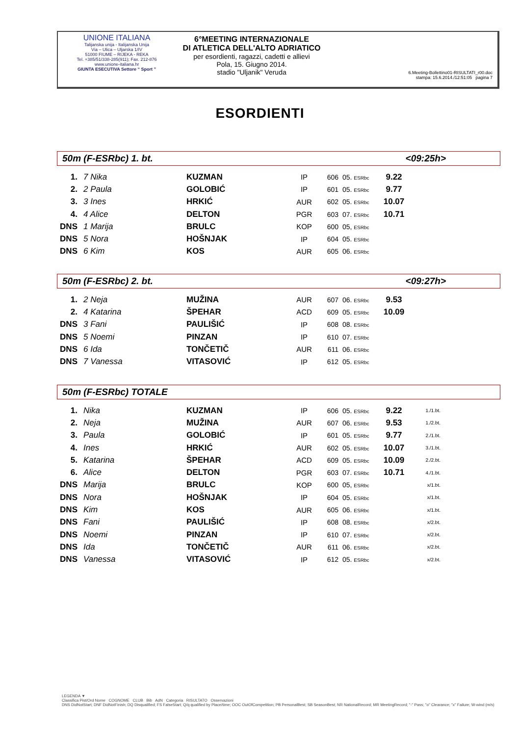UNIONE ITALIANA
Talijanska unija - Italijanska Unija
Via – Ulica – Uljarska 1/IV
51000 FIUME – RIJEKA - REKA
Tel. +385/51/338-285(911); Fax. 212-876
www.unione-italiana.hr
GIUNTA ESECUTIVA Settore “ Sport ”
6°MEETING INTERNAZIONALE
DI ATLETICA DELL'ALTO ADRIATICO
per esordienti, ragazzi, cadetti e allievi
Pola, 15. Giugno 2014.
stadio "Uljanik" Veruda
6.Meeting-Bollettino01-RISULTATI_r00.doc
stampa: 15.6.2014./12:51:05 pagina 7
ESORDIENTI
50m (F-ESRbc) 1. bt. <09:25h>
| 1. | 7 Nika | KUZMAN | IP | 606 | 05. ESRbc | 9.22 |
| 2. | 2 Paula | GOLOBIĆ | IP | 601 | 05. ESRbc | 9.77 |
| 3. | 3 Ines | HRKIĆ | AUR | 602 | 05. ESRbc | 10.07 |
| 4. | 4 Alice | DELTON | PGR | 603 | 07. ESRbc | 10.71 |
| DNS | 1 Marija | BRULC | KOP | 600 | 05, ESRbc | |
| DNS | 5 Nora | HOŠNJAK | IP | 604 | 05. ESRbc | |
| DNS | 6 Kim | KOS | AUR | 605 | 06. ESRbc | |
50m (F-ESRbc) 2. bt. <09:27h>
| 1. | 2 Neja | MUŽINA | AUR | 607 | 06. ESRbc | 9.53 |
| 2. | 4 Katarina | ŠPEHAR | ACD | 609 | 05. ESRbc | 10.09 |
| DNS | 3 Fani | PAULIŠIĆ | IP | 608 | 08. ESRbc | |
| DNS | 5 Noemi | PINZAN | IP | 610 | 07. ESRbc | |
| DNS | 6 Ida | TONČETIČ | AUR | 611 | 06. ESRbc | |
| DNS | 7 Vanessa | VITASOVIĆ | IP | 612 | 05. ESRbc | |
50m (F-ESRbc) TOTALE
| 1. | Nika | KUZMAN | IP | 606 | 05. ESRbc | 9.22 | 1./1.bt. |
| 2. | Neja | MUŽINA | AUR | 607 | 06. ESRbc | 9.53 | 1./2.bt. |
| 3. | Paula | GOLOBIĆ | IP | 601 | 05. ESRbc | 9.77 | 2./1.bt. |
| 4. | Ines | HRKIĆ | AUR | 602 | 05. ESRbc | 10.07 | 3./1.bt. |
| 5. | Katarina | ŠPEHAR | ACD | 609 | 05. ESRbc | 10.09 | 2./2.bt. |
| 6. | Alice | DELTON | PGR | 603 | 07. ESRbc | 10.71 | 4./1.bt. |
| DNS | Marija | BRULC | KOP | 600 | 05, ESRbc | | x/1.bt. |
| DNS | Nora | HOŠNJAK | IP | 604 | 05. ESRbc | | x/1.bt. |
| DNS | Kim | KOS | AUR | 605 | 06. ESRbc | | x/1.bt. |
| DNS | Fani | PAULIŠIĆ | IP | 608 | 08. ESRbc | | x/2.bt. |
| DNS | Noemi | PINZAN | IP | 610 | 07. ESRbc | | x/2.bt. |
| DNS | Ida | TONČETIČ | AUR | 611 | 06. ESRbc | | x/2.bt. |
| DNS | Vanessa | VITASOVIĆ | IP | 612 | 05. ESRbc | | x/2.bt. |
LEGENDA ▼
Classifica Pist/Ord Nome COGNOME CLUB Bib AdN Categoria RISULTATO Osservazioni
DNS DidNotStart; DNF DidNotFinish; DQ Disqualified; FS FalseStart; Q/q qualified by Place/time; OOC OutOfCompetition; PB PersonalBest; SB SeasonBest; NR NationalRecord; MR MeetingRecord; "-" Pass; "o" Clearance; "x" Failure; W-wind (m/s)